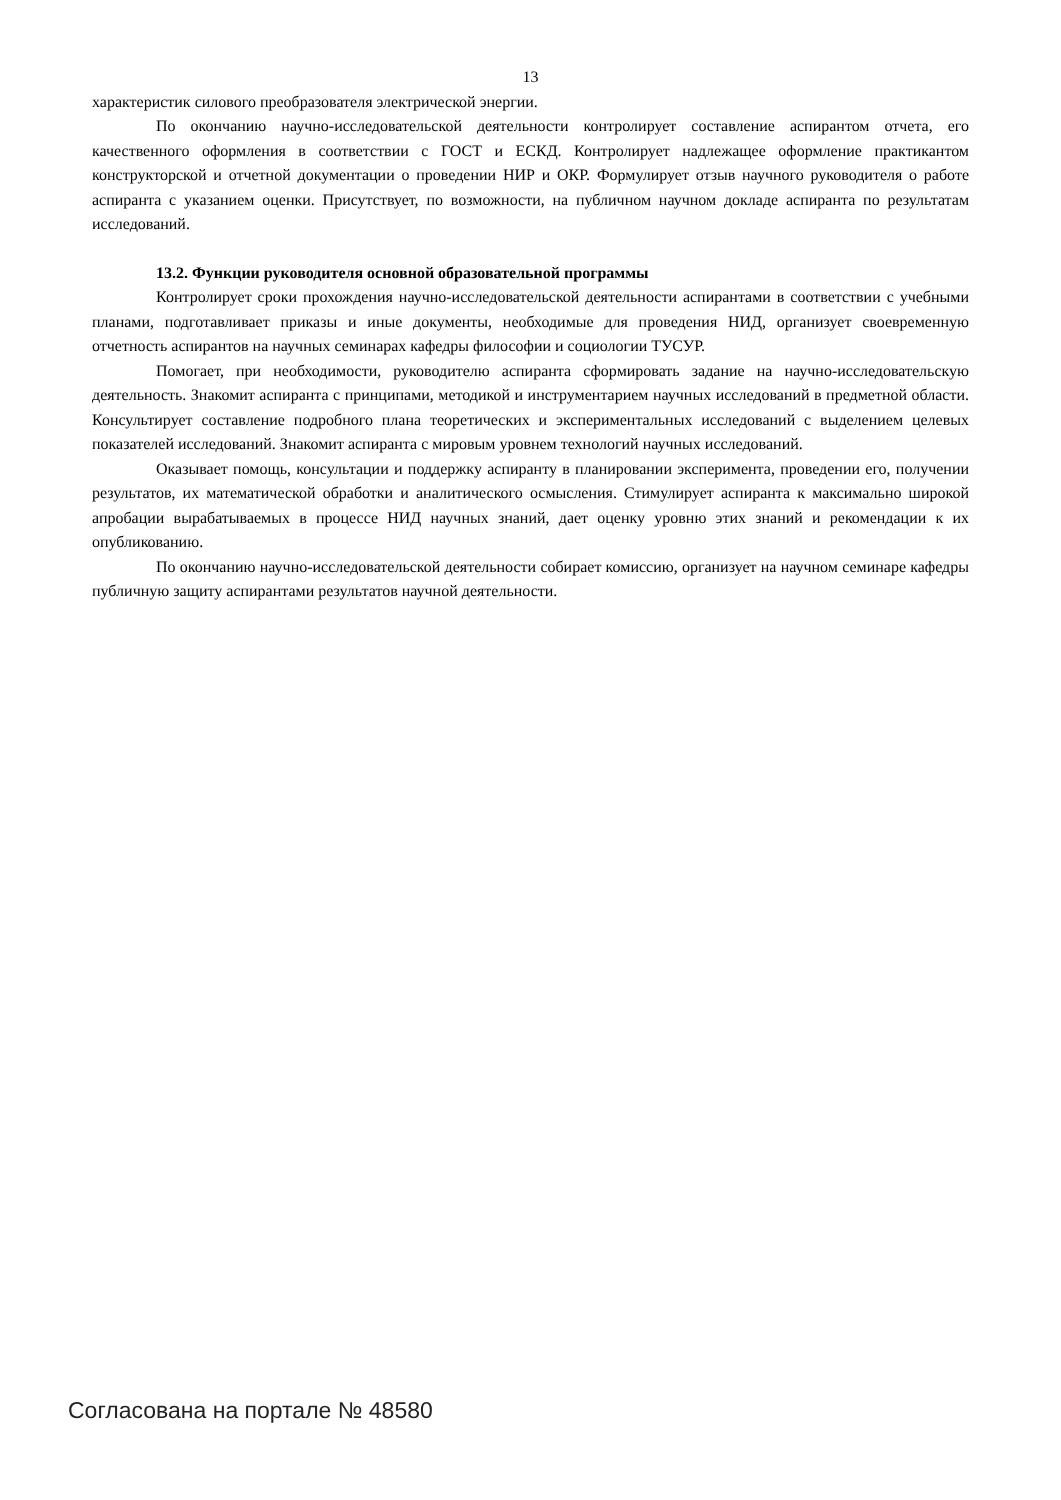13
характеристик силового преобразователя электрической энергии.
По окончанию научно-исследовательской деятельности контролирует составление аспирантом отчета, его качественного оформления в соответствии с ГОСТ и ЕСКД. Контролирует надлежащее оформление практикантом конструкторской и отчетной документации о проведении НИР и ОКР. Формулирует отзыв научного руководителя о работе аспиранта с указанием оценки. Присутствует, по возможности, на публичном научном докладе аспиранта по результатам исследований.
13.2. Функции руководителя основной образовательной программы
Контролирует сроки прохождения научно-исследовательской деятельности аспирантами в соответствии с учебными планами, подготавливает приказы и иные документы, необходимые для проведения НИД, организует своевременную отчетность аспирантов на научных семинарах кафедры философии и социологии ТУСУР.
Помогает, при необходимости, руководителю аспиранта сформировать задание на научно-исследовательскую деятельность. Знакомит аспиранта с принципами, методикой и инструментарием научных исследований в предметной области. Консультирует составление подробного плана теоретических и экспериментальных исследований с выделением целевых показателей исследований. Знакомит аспиранта с мировым уровнем технологий научных исследований.
Оказывает помощь, консультации и поддержку аспиранту в планировании эксперимента, проведении его, получении результатов, их математической обработки и аналитического осмысления. Стимулирует аспиранта к максимально широкой апробации вырабатываемых в процессе НИД научных знаний, дает оценку уровню этих знаний и рекомендации к их опубликованию.
По окончанию научно-исследовательской деятельности собирает комиссию, организует на научном семинаре кафедры публичную защиту аспирантами результатов научной деятельности.
Согласована на портале № 48580